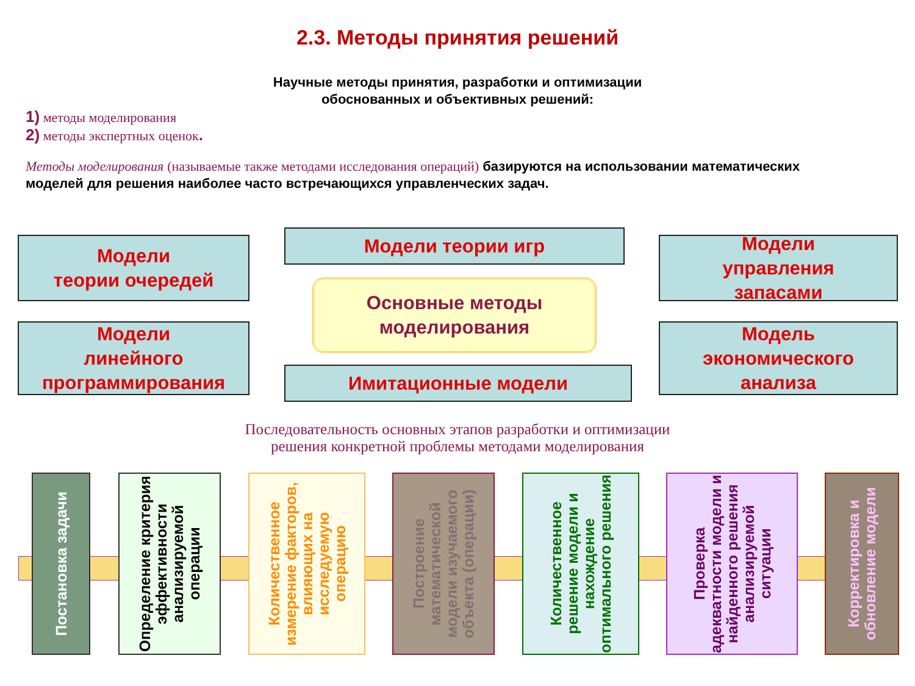2.3. Методы принятия решений
Научные методы принятия, разработки и оптимизации
обоснованных и объективных решений:
1) методы моделирования
2) методы экспертных оценок.
Методы моделирования (называемые также методами исследования операций) базируются на использовании математических моделей для решения наиболее часто встречающихся управленческих задач.
Модели
теории очередей
Модели теории игр
Модели
управления
запасами
Основные методы
моделирования
Модели
линейного
программирования
Имитационные модели
Модель
экономического
анализа
Последовательность основных этапов разработки и оптимизации
решения конкретной проблемы методами моделирования
Постановка задачи
Определение критерия эффективности анализируемой операции
Количественное измерение факторов, влияющих на исследуемую операцию
Построение математической модели изучаемого объекта (операции)
Количественное решение модели и нахождение оптимального решения
Проверка адекватности модели и найденного решения анализируемой ситуации
Корректировка и обновление модели